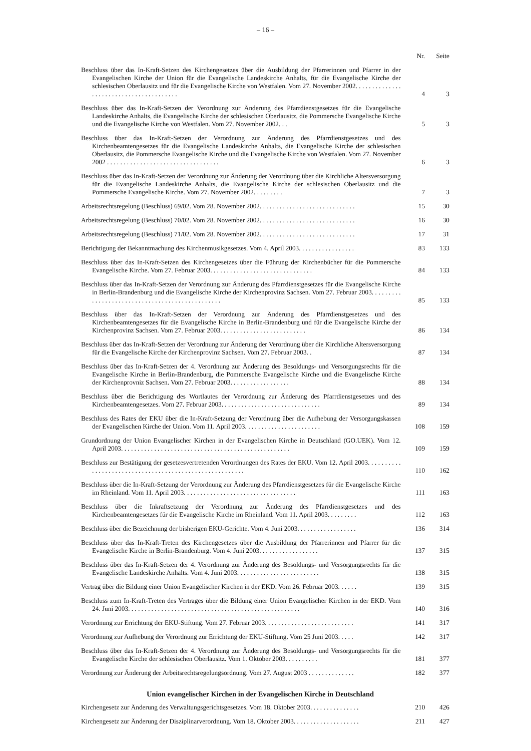– 16 –
| | Nr. | Seite |
| --- | --- | --- |
| Beschluss über das In-Kraft-Setzen des Kirchengesetzes über die Ausbildung der Pfarrerinnen und Pfarrer in der Evangelischen Kirche der Union für die Evangelische Landeskirche Anhalts, für die Evangelische Kirche der schlesischen Oberlausitz und für die Evangelische Kirche von Westfalen. Vom 27. November 2002. . . . . . . . . . . . . . . . . . . . . . . . . . . . . . . . . . . . . . . . | 4 | 3 |
| Beschluss über das In-Kraft-Setzen der Verordnung zur Änderung des Pfarrdienstgesetzes für die Evangelische Landeskirche Anhalts, die Evangelische Kirche der schlesischen Oberlausitz, die Pommersche Evangelische Kirche und die Evangelische Kirche von Westfalen. Vom 27. November 2002. . . | 5 | 3 |
| Beschluss über das In-Kraft-Setzen der Verordnung zur Änderung des Pfarrdienstgesetzes und des Kirchenbeamtengesetzes für die Evangelische Landeskirche Anhalts, die Evangelische Kirche der schlesischen Oberlausitz, die Pommersche Evangelische Kirche und die Evangelische Kirche von Westfalen. Vom 27. November 2002 . . . . . . . . . . . . . . . . . . . . . . . . . . . . . . . . . . | 6 | 3 |
| Beschluss über das In-Kraft-Setzen der Verordnung zur Änderung der Verordnung über die Kirchliche Altersversorgung für die Evangelische Landeskirche Anhalts, die Evangelische Kirche der schlesischen Oberlausitz und die Pommersche Evangelische Kirche. Vom 27. November 2002. . . . . . . . . | 7 | 3 |
| Arbeitsrechtsregelung (Beschluss) 69/02. Vom 28. November 2002. . . . . . . . . . . . . . . . . . . . . . . . . . . . . | 15 | 30 |
| Arbeitsrechtsregelung (Beschluss) 70/02. Vom 28. November 2002. . . . . . . . . . . . . . . . . . . . . . . . . . . . . | 16 | 30 |
| Arbeitsrechtsregelung (Beschluss) 71/02. Vom 28. November 2002. . . . . . . . . . . . . . . . . . . . . . . . . . . . . | 17 | 31 |
| Berichtigung der Bekanntmachung des Kirchenmusikgesetzes. Vom 4. April 2003. . . . . . . . . . . . . . . . . | 83 | 133 |
| Beschluss über das In-Kraft-Setzen des Kirchengesetzes über die Führung der Kirchenbücher für die Pommersche Evangelische Kirche. Vom 27. Februar 2003. . . . . . . . . . . . . . . . . . . . . . . . . . . . . . . | 84 | 133 |
| Beschluss über das In-Kraft-Setzen der Verordnung zur Änderung des Pfarrdienstgesetzes für die Evangelische Kirche in Berlin-Brandenburg und die Evangelische Kirche der Kirchenprovinz Sachsen. Vom 27. Februar 2003. . . . . . . . . . . . . . . . . . . . . . . . . . . . . . . . . . . . . . . . . . . . . . . . | 85 | 133 |
| Beschluss über das In-Kraft-Setzen der Verordnung zur Änderung des Pfarrdienstgesetzes und des Kirchenbeamtengesetzes für die Evangelische Kirche in Berlin-Brandenburg und für die Evangelische Kirche der Kirchenprovinz Sachsen. Vom 27. Februar 2003. . . . . . . . . . . . . . . . . . . . . . . . . . | 86 | 134 |
| Beschluss über das In-Kraft-Setzen der Verordnung zur Änderung der Verordnung über die Kirchliche Altersversorgung für die Evangelische Kirche der Kirchenprovinz Sachsen. Vom 27. Februar 2003. . | 87 | 134 |
| Beschluss über das In-Kraft-Setzen der 4. Verordnung zur Änderung des Besoldungs- und Versorgungsrechts für die Evangelische Kirche in Berlin-Brandenburg, die Pommersche Evangelische Kirche und die Evangelische Kirche der Kirchenprovniz Sachsen. Vom 27. Februar 2003. . . . . . . . . . . . . . . . . . | 88 | 134 |
| Beschluss über die Berichtigung des Wortlautes der Verordnung zur Änderung des Pfarrdienstgesetzes und des Kirchenbeamtengesetzes. Vorn 27. Februar 2003. . . . . . . . . . . . . . . . . . . . . . . . . . . . . . | 89 | 134 |
| Beschluss des Rates der EKU über die In-Kraft-Setzung der Verordnung über die Aufhebung der Versorgungskassen der Evangelischen Kirche der Union. Vom 11. April 2003. . . . . . . . . . . . . . . . . . . . . . . | 108 | 159 |
| Grundordnung der Union Evangelischer Kirchen in der Evangelischen Kirche in Deutschland (GO.UEK). Vom 12. April 2003. . . . . . . . . . . . . . . . . . . . . . . . . . . . . . . . . . . . . . . . . . . . . . . . . . . | 109 | 159 |
| Beschluss zur Bestätigung der gesetzesvertretenden Verordnungen des Rates der EKU. Vom 12. April 2003. . . . . . . . . . . . . . . . . . . . . . . . . . . . . . . . . . . . . . . . . . . . . . . . . . . . . . . . | 110 | 162 |
| Beschluss über die In-Kraft-Setzung der Verordnung zur Änderung des Pfarrdienstgesetzes für die Evangelische Kirche im Rheinland. Vom 11. April 2003. . . . . . . . . . . . . . . . . . . . . . . . . . . . . . . . . . | 111 | 163 |
| Beschluss über die Inkraftsetzung der Verordnung zur Änderung des Pfarrdienstgesetzes und des Kirchenbeamtengesetzes für die Evangelische Kirche im Rheinland. Vom 11. April 2003. . . . . . . . . | 112 | 163 |
| Beschluss über die Bezeichnung der bisherigen EKU-Gerichte. Vom 4. Juni 2003. . . . . . . . . . . . . . . . . . | 136 | 314 |
| Beschluss über das In-Kraft-Treten des Kirchengesetzes über die Ausbildung der Pfarrerinnen und Pfarrer für die Evangelische Kirche in Berlin-Brandenburg. Vom 4. Juni 2003. . . . . . . . . . . . . . . . . . | 137 | 315 |
| Beschluss über das In-Kraft-Setzen der 4. Verordnung zur Änderung des Besoldungs- und Versorgungsrechts für die Evangelische Landeskirche Anhalts. Vom 4. Juni 2003. . . . . . . . . . . . . . . . . . . . . . . . . | 138 | 315 |
| Vertrag über die Bildung einer Union Evangelischer Kirchen in der EKD. Vom 26. Februar 2003. . . . . . | 139 | 315 |
| Beschluss zum In-Kraft-Treten des Vertrages über die Bildung einer Union Evangelischer Kirchen in der EKD. Vom 24. Juni 2003. . . . . . . . . . . . . . . . . . . . . . . . . . . . . . . . . . . . . . . . . . . . . . . . . . . . | 140 | 316 |
| Verordnung zur Errichtung der EKU-Stiftung. Vom 27. Februar 2003. . . . . . . . . . . . . . . . . . . . . . . . . . . | 141 | 317 |
| Verordnung zur Aufhebung der Verordnung zur Errichtung der EKU-Stiftung. Vom 25 Juni 2003. . . . . | 142 | 317 |
| Beschluss über das In-Kraft-Setzen der 4. Verordnung zur Änderung des Besoldungs- und Versorgungsrechts für die Evangelische Kirche der schlesischen Oberlausitz. Vom 1. Oktober 2003. . . . . . . . . . | 181 | 377 |
| Verordnung zur Änderung der Arbeitsrechtsregelungsordnung. Vom 27. August 2003 . . . . . . . . . . . . . . | 182 | 377 |
Union evangelischer Kirchen in der Evangelischen Kirche in Deutschland
| Kirchengesetz zur Änderung des Verwaltungsgerichtsgesetzes. Vom 18. Oktober 2003. . . . . . . . . . . . . . . | 210 | 426 |
| Kirchengesetz zur Änderung der Disziplinarverordnung. Vom 18. Oktober 2003. . . . . . . . . . . . . . . . . . . . | 211 | 427 |